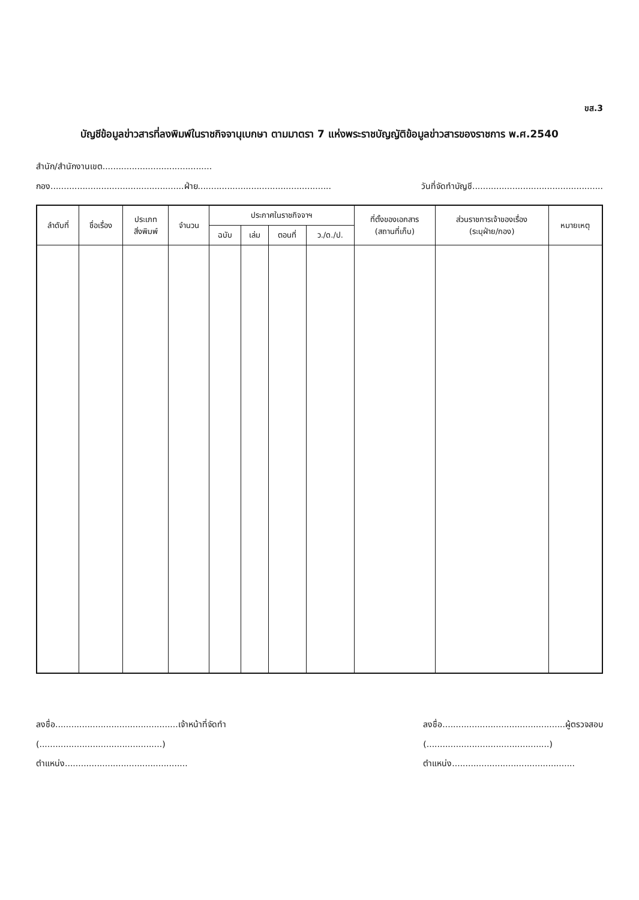ขส.3
บัญชีข้อมูลข่าวสารที่ลงพิมพ์ในราชกิจจานุเบกษา ตามมาตรา 7 แห่งพระราชบัญญัติข้อมูลข่าวสารของราชการ พ.ศ.2540
สำนัก/สำนักงานเขต.........................................
กอง..................................................ฝ่าย.................................................. วันที่จัดทำบัญชี.................................................
| ลำดับที่ | ชื่อเรื่อง | ประเภท สิ่งพิมพ์ | จำนวน | ประกาศในราชกิจจาฯ | | | | ที่ตั้งของเอกสาร (สถานที่เก็บ) | ส่วนราชการเจ้าของเรื่อง (ระบุฝ่าย/กอง) | หมายเหตุ |
| --- | --- | --- | --- | --- | --- | --- | --- | --- | --- | --- |
| | | | | ฉบับ | เล่ม | ตอนที่ | ว./ด./ป. | | | |
ลงชื่อ..............................................เจ้าหน้าที่จัดทำ
(..............................................)
ตำแหน่ง..............................................
ลงชื่อ..............................................ผู้ตรวจสอบ
(..............................................)
ตำแหน่ง..............................................